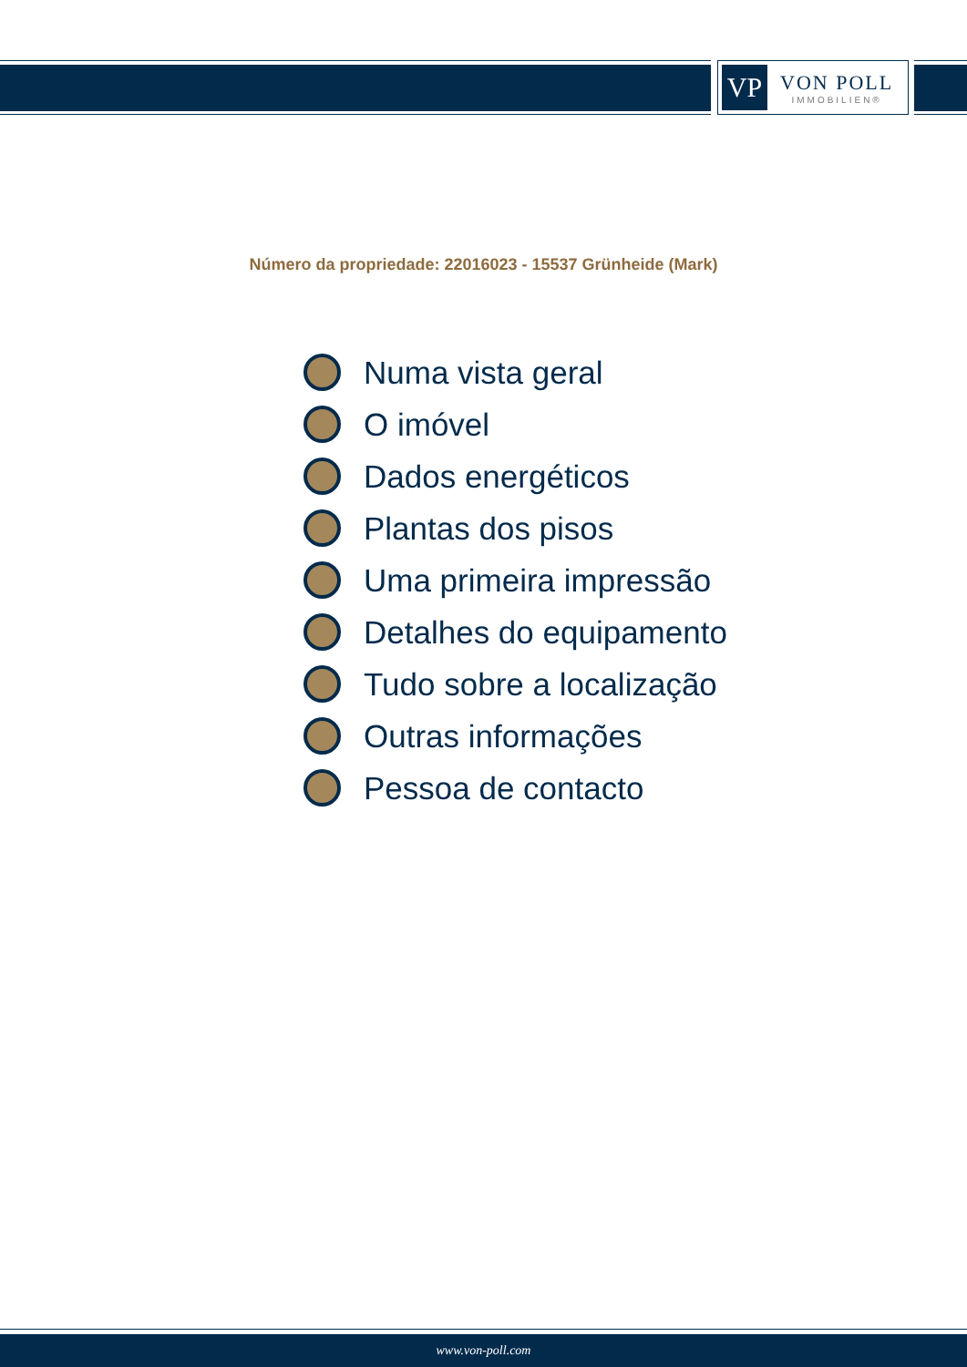VP
VON POLL
IMMOBILIEN®
Número da propriedade: 22016023 - 15537 Grünheide (Mark)
Numa vista geral
O imóvel
Dados energéticos
Plantas dos pisos
Uma primeira impressão
Detalhes do equipamento
Tudo sobre a localização
Outras informações
Pessoa de contacto
www.von-poll.com